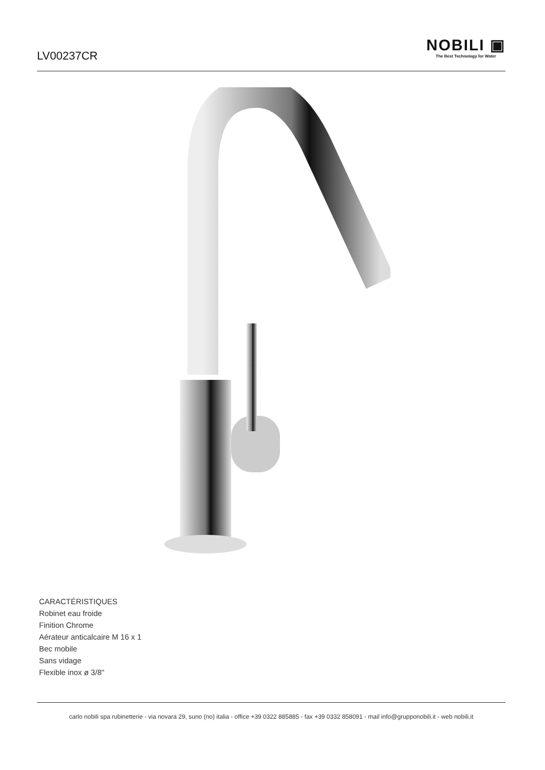LV00237CR
NOBILI ▣
The Best Technology for Water
CARACTÉRISTIQUES
Robinet eau froide
Finition Chrome
Aérateur anticalcaire M 16 x 1
Bec mobile
Sans vidage
Flexible inox ø 3/8"
carlo nobili spa rubinetterie - via novara 29, suno (no) italia - office +39 0322 885885 - fax +39 0332 858091 - mail info@grupponobili.it - web nobili.it